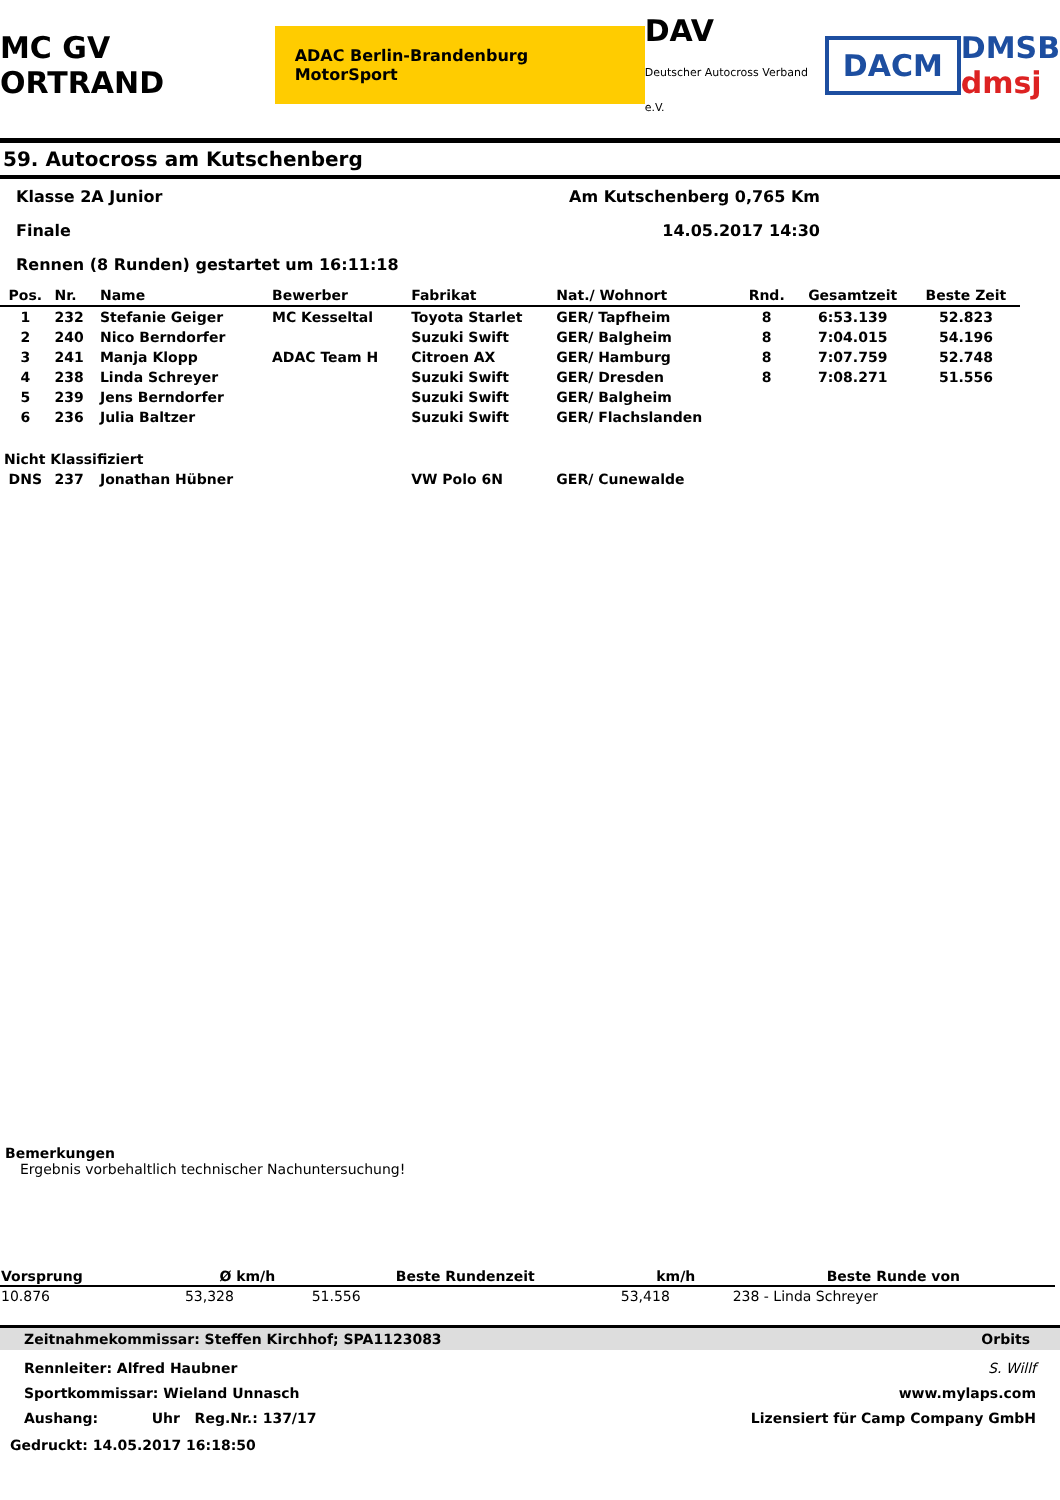MC GV ORTRAND ADAC Berlin-Brandenburg MotorSport DAV
Deutscher Autocross Verband e.V. DACM DMSB
dmsj
59. Autocross am Kutschenberg
Klasse 2A Junior Am Kutschenberg 0,765 Km
Finale 14.05.2017 14:30
Rennen (8 Runden) gestartet um 16:11:18
| Pos. | Nr. | Name | Bewerber | Fabrikat | Nat./ Wohnort | Rnd. | Gesamtzeit | Beste Zeit |
| --- | --- | --- | --- | --- | --- | --- | --- | --- |
| 1 | 232 | Stefanie Geiger | MC Kesseltal | Toyota Starlet | GER/ Tapfheim | 8 | 6:53.139 | 52.823 |
| 2 | 240 | Nico Berndorfer | | Suzuki Swift | GER/ Balgheim | 8 | 7:04.015 | 54.196 |
| 3 | 241 | Manja Klopp | ADAC Team H | Citroen AX | GER/ Hamburg | 8 | 7:07.759 | 52.748 |
| 4 | 238 | Linda Schreyer | | Suzuki Swift | GER/ Dresden | 8 | 7:08.271 | 51.556 |
| 5 | 239 | Jens Berndorfer | | Suzuki Swift | GER/ Balgheim | | | |
| 6 | 236 | Julia Baltzer | | Suzuki Swift | GER/ Flachslanden | | | |
| Nicht Klassifiziert | | | | | | | | |
| DNS | 237 | Jonathan Hübner | | VW Polo 6N | GER/ Cunewalde | | | |
Bemerkungen
Ergebnis vorbehaltlich technischer Nachuntersuchung!
| Vorsprung | Ø km/h | Beste Rundenzeit | km/h | Beste Runde von |
| --- | --- | --- | --- | --- |
| 10.876 | 53,328 | 51.556 | 53,418 | 238 - Linda Schreyer |
Zeitnahmekommissar: Steffen Kirchhof; SPA1123083 Orbits
Rennleiter: Alfred Haubner
Sportkommissar: Wieland Unnasch
Aushang: Uhr Reg.Nr.: 137/17 S. Willf
www.mylaps.com
Lizensiert für Camp Company GmbH
Gedruckt: 14.05.2017 16:18:50